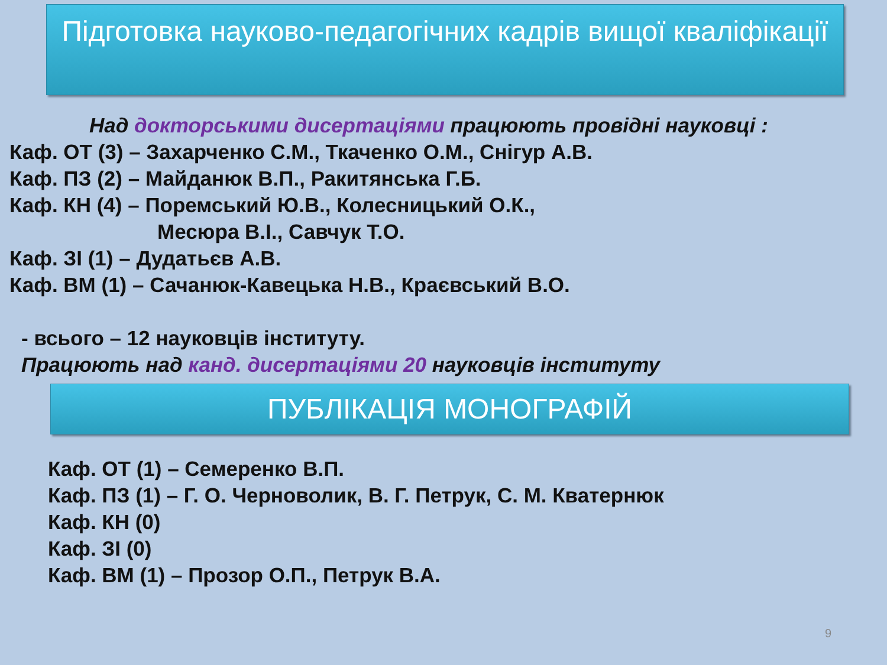Підготовка науково-педагогічних кадрів вищої кваліфікації
Над докторськими дисертаціями працюють провідні науковці :
Каф. ОТ (3) – Захарченко С.М., Ткаченко О.М., Снігур А.В.
Каф. ПЗ (2) – Майданюк В.П., Ракитянська Г.Б.
Каф. КН (4) – Поремський Ю.В., Колесницький О.К.,
Месюра В.І., Савчук Т.О.
Каф. ЗІ (1) – Дудатьєв А.В.
Каф. ВМ (1) – Сачанюк-Кавецька Н.В., Краєвський В.О.
- всього – 12 науковців інституту.
Працюють над канд. дисертаціями 20 науковців інституту
ПУБЛІКАЦІЯ МОНОГРАФІЙ
Каф. ОТ (1) – Семеренко В.П.
Каф. ПЗ (1) – Г. О. Черноволик, В. Г. Петрук, С. М. Кватернюк
Каф. КН (0)
Каф. ЗІ (0)
Каф. ВМ (1) – Прозор О.П., Петрук В.А.
9